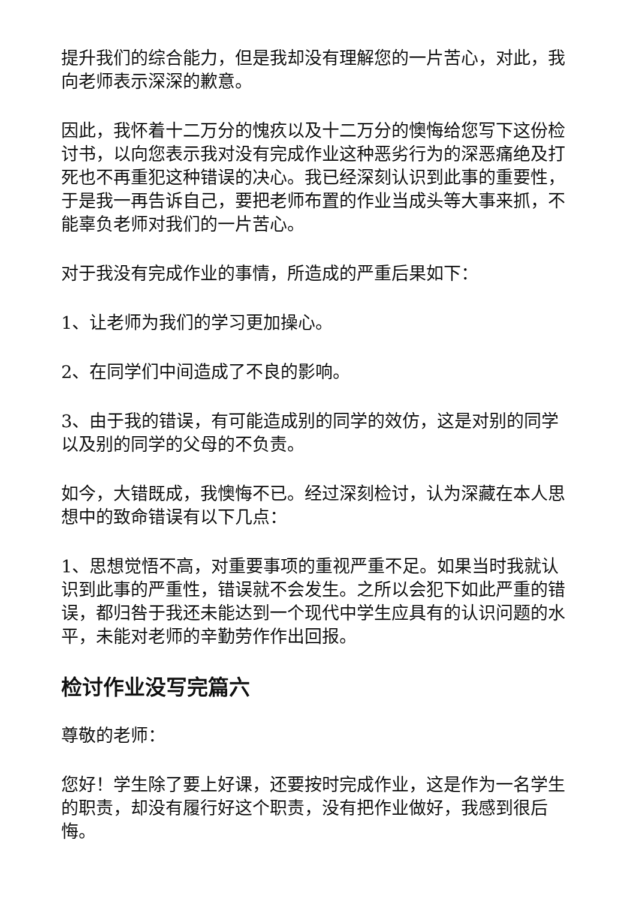提升我们的综合能力，但是我却没有理解您的一片苦心，对此，我向老师表示深深的歉意。
因此，我怀着十二万分的愧疚以及十二万分的懊悔给您写下这份检讨书，以向您表示我对没有完成作业这种恶劣行为的深恶痛绝及打死也不再重犯这种错误的决心。我已经深刻认识到此事的重要性，于是我一再告诉自己，要把老师布置的作业当成头等大事来抓，不能辜负老师对我们的一片苦心。
对于我没有完成作业的事情，所造成的严重后果如下：
1、让老师为我们的学习更加操心。
2、在同学们中间造成了不良的影响。
3、由于我的错误，有可能造成别的同学的效仿，这是对别的同学以及别的同学的父母的不负责。
如今，大错既成，我懊悔不已。经过深刻检讨，认为深藏在本人思想中的致命错误有以下几点：
1、思想觉悟不高，对重要事项的重视严重不足。如果当时我就认识到此事的严重性，错误就不会发生。之所以会犯下如此严重的错误，都归咎于我还未能达到一个现代中学生应具有的认识问题的水平，未能对老师的辛勤劳作作出回报。
检讨作业没写完篇六
尊敬的老师：
您好！学生除了要上好课，还要按时完成作业，这是作为一名学生的职责，却没有履行好这个职责，没有把作业做好，我感到很后悔。